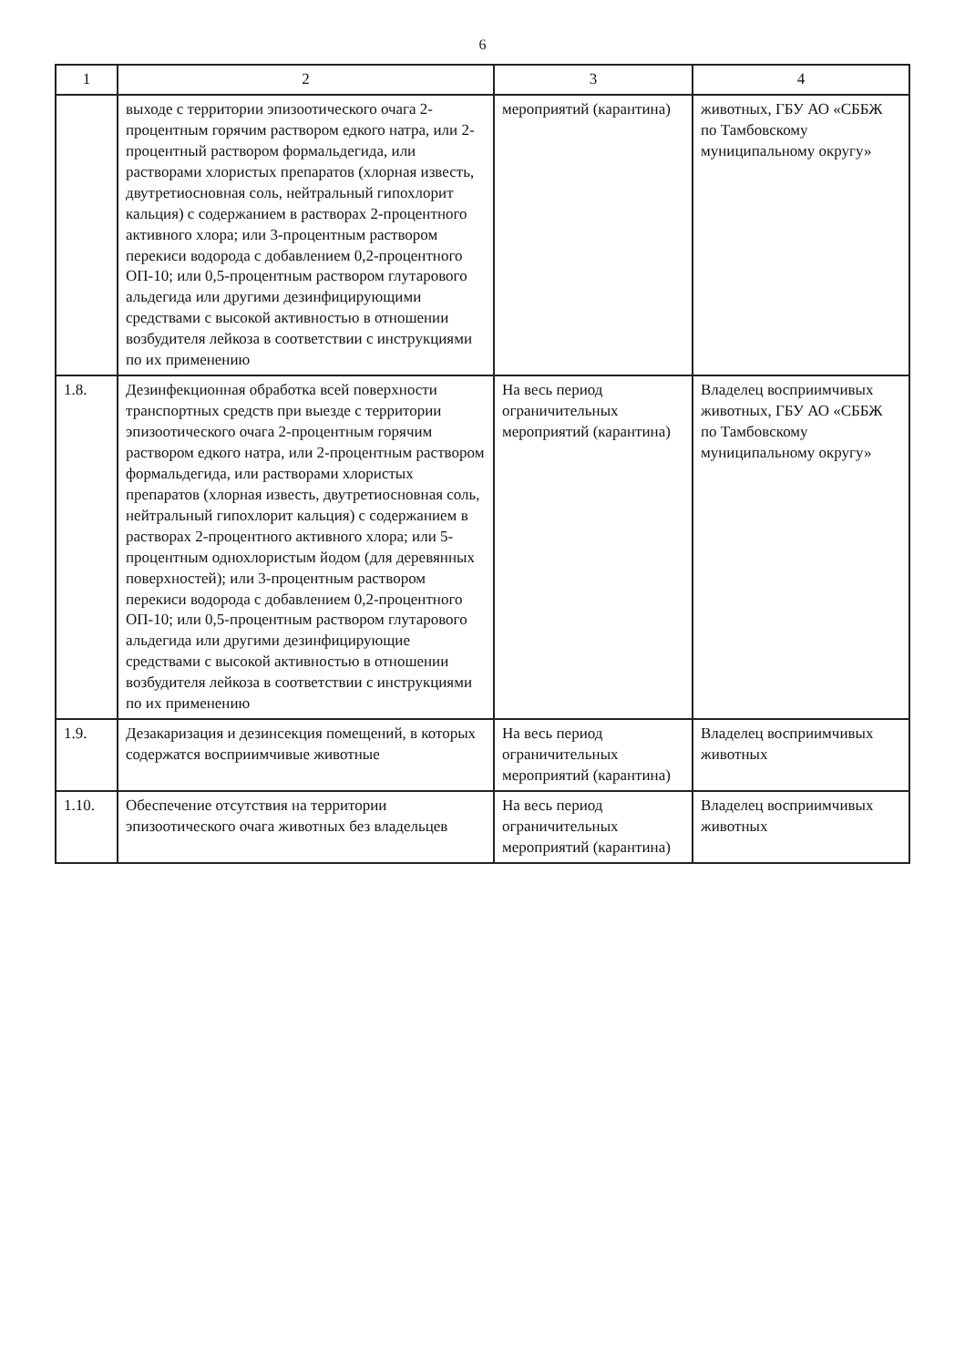6
| 1 | 2 | 3 | 4 |
| --- | --- | --- | --- |
| | выходе с территории эпизоотического очага 2-процентным горячим раствором едкого натра, или 2-процентный раствором формальдегида, или растворами хлористых препаратов (хлорная известь, двутретиосновная соль, нейтральный гипохлорит кальция) с содержанием в растворах 2-процентного активного хлора; или 3-процентным раствором перекиси водорода с добавлением 0,2-процентного ОП-10; или 0,5-процентным раствором глутарового альдегида или другими дезинфицирующими средствами с высокой активностью в отношении возбудителя лейкоза в соответствии с инструкциями по их применению | мероприятий (карантина) | животных, ГБУ АО «СББЖ по Тамбовскому муниципальному округу» |
| 1.8. | Дезинфекционная обработка всей поверхности транспортных средств при выезде с территории эпизоотического очага 2-процентным горячим раствором едкого натра, или 2-процентным раствором формальдегида, или растворами хлористых препаратов (хлорная известь, двутретиосновная соль, нейтральный гипохлорит кальция) с содержанием в растворах 2-процентного активного хлора; или 5-процентным однохлористым йодом (для деревянных поверхностей); или 3-процентным раствором перекиси водорода с добавлением 0,2-процентного ОП-10; или 0,5-процентным раствором глутарового альдегида или другими дезинфицирующие средствами с высокой активностью в отношении возбудителя лейкоза в соответствии с инструкциями по их применению | На весь период ограничительных мероприятий (карантина) | Владелец восприимчивых животных, ГБУ АО «СББЖ по Тамбовскому муниципальному округу» |
| 1.9. | Дезакаризация и дезинсекция помещений, в которых содержатся восприимчивые животные | На весь период ограничительных мероприятий (карантина) | Владелец восприимчивых животных |
| 1.10. | Обеспечение отсутствия на территории эпизоотического очага животных без владельцев | На весь период ограничительных мероприятий (карантина) | Владелец восприимчивых животных |